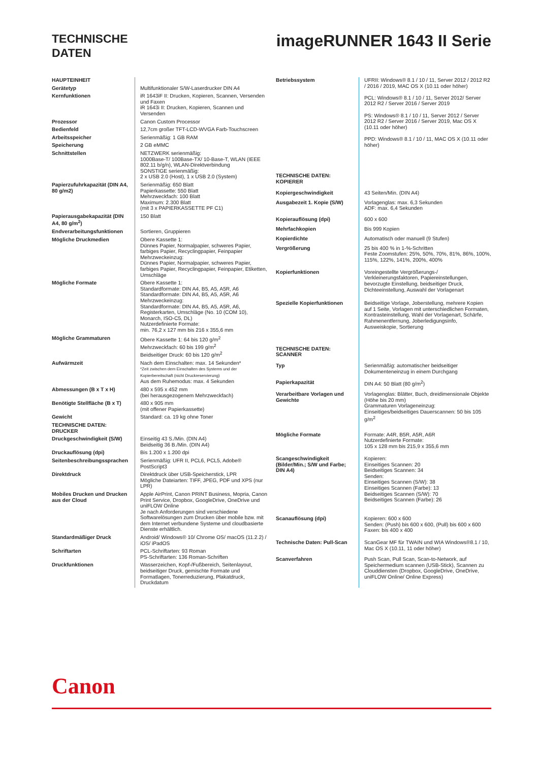TECHNISCHE
DATEN
imageRUNNER 1643 II Serie
| HAUPTEINHEIT | |
| Gerätetyp | Multifunktionaler S/W-Laserdrucker DIN A4 |
| Kernfunktionen | iR 1643iF II: Drucken, Kopieren, Scannen, Versenden und Faxen iR 1643i II: Drucken, Kopieren, Scannen und Versenden |
| Prozessor | Canon Custom Processor |
| Bedienfeld | 12,7cm großer TFT-LCD-WVGA Farb-Touchscreen |
| Arbeitsspeicher | Serienmäßig: 1 GB RAM |
| Speicherung | 2 GB eMMC |
| Schnittstellen | NETZWERK serienmäßig: 1000Base-T/ 100Base-TX/ 10-Base-T, WLAN (IEEE 802.11 b/g/n), WLAN-Direktverbindung SONSTIGE serienmäßig: 2 x USB 2.0 (Host), 1 x USB 2.0 (System) |
| Papierzufuhrkapazität (DIN A4, 80 g/m2) | Serienmäßig: 650 Blatt Papierkassette: 550 Blatt Mehrzweckfach: 100 Blatt Maximum: 2.300 Blatt (mit 3 x PAPIERKASSETTE PF C1) |
| Papierausgabekapazität (DIN A4, 80 g/m<sup>2</sup>) | 150 Blatt |
| Endverarbeitungsfunktionen | Sortieren, Gruppieren |
| Mögliche Druckmedien | Obere Kassette 1: Dünnes Papier, Normalpapier, schweres Papier, farbiges Papier, Recyclingpapier, Feinpapier Mehrzweckeinzug: Dünnes Papier, Normalpapier, schweres Papier, farbiges Papier, Recyclingpapier, Feinpapier, Etiketten, Umschläge |
| Mögliche Formate | Obere Kassette 1: Standardformate: DIN A4, B5, A5, A5R, A6 Standardformate: DIN A4, B5, A5, A5R, A6 Mehrzweckeinzug: Standardformate: DIN A4, B5, A5, A5R, A6, Registerkarten, Umschläge (No. 10 (COM 10), Monarch, ISO-C5, DL) Nutzerdefinierte Formate: min. 76,2 x 127 mm bis 216 x 355,6 mm |
| Mögliche Grammaturen | Obere Kassette 1: 64 bis 120 g/m<sup>2</sup> Mehrzweckfach: 60 bis 199 g/m<sup>2</sup> Beidseitiger Druck: 60 bis 120 g/m<sup>2</sup> |
| Aufwärmzeit | Nach dem Einschalten: max. 14 Sekunden* *Zeit zwischen dem Einschalten des Systems und der Kopierbereitschaft (nicht Druckreservierung) Aus dem Ruhemodus: max. 4 Sekunden |
| Abmessungen (B x T x H) | 480 x 595 x 452 mm (bei herausgezogenem Mehrzweckfach) |
| Benötigte Stellfläche (B x T) | 480 x 905 mm (mit offener Papierkassette) |
| Gewicht | Standard: ca. 19 kg ohne Toner |
| TECHNISCHE DATEN: DRUCKER | |
| Druckgeschwindigkeit (S/W) | Einseitig 43 S./Min. (DIN A4) Beidseitig 36 B./Min. (DIN A4) |
| Druckauflösung (dpi) | Bis 1.200 x 1.200 dpi |
| Seitenbeschreibungssprachen | Serienmäßig: UFR II, PCL6, PCL5, Adobe® PostScript3 |
| Direktdruck | Direktdruck über USB-Speicherstick, LPR Mögliche Dateiarten: TIFF, JPEG, PDF und XPS (nur LPR) |
| Mobiles Drucken und Drucken aus der Cloud | Apple AirPrint, Canon PRINT Business, Mopria, Canon Print Service, Dropbox, GoogleDrive, OneDrive und uniFLOW Online Je nach Anforderungen sind verschiedene Softwarelösungen zum Drucken über mobile bzw. mit dem Internet verbundene Systeme und cloudbasierte Dienste erhältlich. |
| Standardmäßiger Druck | Android/ Windows® 10/ Chrome OS/ macOS (11.2.2) / iOS/ iPadOS |
| Schriftarten | PCL-Schriftarten: 93 Roman PS-Schriftarten: 136 Roman-Schriften |
| Druckfunktionen | Wasserzeichen, Kopf-/Fußbereich, Seitenlayout, beidseitiger Druck, gemischte Formate und Formatlagen, Tonerreduzierung, Plakatdruck, Druckdatum |
| Betriebssystem | UFRII: Windows® 8.1 / 10 / 11, Server 2012 / 2012 R2 / 2016 / 2019, MAC OS X (10.11 oder höher) PCL: Windows® 8.1 / 10 / 11, Server 2012/ Server 2012 R2 / Server 2016 / Server 2019 PS: Windows® 8.1 / 10 / 11, Server 2012 / Server 2012 R2 / Server 2016 / Server 2019, Mac OS X (10.11 oder höher) PPD: Windows® 8.1 / 10 / 11, MAC OS X (10.11 oder höher) |
| TECHNISCHE DATEN: KOPIERER | |
| Kopiergeschwindigkeit | 43 Seiten/Min. (DIN A4) |
| Ausgabezeit 1. Kopie (S/W) | Vorlagenglas: max. 6,3 Sekunden ADF: max. 6,4 Sekunden |
| Kopierauflösung (dpi) | 600 x 600 |
| Mehrfachkopien | Bis 999 Kopien |
| Kopierdichte | Automatisch oder manuell (9 Stufen) |
| Vergrößerung | 25 bis 400 % in 1-%-Schritten Feste Zoomstufen: 25%, 50%, 70%, 81%, 86%, 100%, 115%, 122%, 141%, 200%, 400% |
| Kopierfunktionen | Voreingestellte Vergrößerungs-/ Verkleinerungsfaktoren, Papiereinstellungen, bevorzugte Einstellung, beidseitiger Druck, Dichteeinstellung, Auswahl der Vorlagenart |
| Spezielle Kopierfunktionen | Beidseitige Vorlage, Joberstellung, mehrere Kopien auf 1 Seite, Vorlagen mit unterschiedlichen Formaten, Kontrasteinstellung, Wahl der Vorlagenart, Schärfe, Rahmenentfernung, Joberledigungsinfo, Ausweiskopie, Sortierung |
| TECHNISCHE DATEN: SCANNER | |
| Typ | Serienmäßig: automatischer beidseitiger Dokumenteneinzug in einem Durchgang |
| Papierkapazität | DIN A4: 50 Blatt (80 g/m<sup>2</sup>) |
| Verarbeitbare Vorlagen und Gewichte | Vorlagenglas: Blätter, Buch, dreidimensionale Objekte (Höhe bis 20 mm) Grammaturen Vorlageneinzug: Einseitiges/beidseitiges Dauerscannen: 50 bis 105 g/m<sup>2</sup> |
| Mögliche Formate | Formate: A4R, B5R, A5R, A6R Nutzerdefinierte Formate: 105 x 128 mm bis 215,9 x 355,6 mm |
| Scangeschwindigkeit (Bilder/Min.; S/W und Farbe; DIN A4) | Kopieren: Einseitiges Scannen: 20 Beidseitiges Scannen: 34 Senden: Einseitiges Scannen (S/W): 38 Einseitiges Scannen (Farbe): 13 Beidseitiges Scannen (S/W): 70 Beidseitiges Scannen (Farbe): 26 |
| Scanauflösung (dpi) | Kopieren: 600 x 600 Senden: (Push) bis 600 x 600, (Pull) bis 600 x 600 Faxen: bis 400 x 400 |
| Technische Daten: Pull-Scan | ScanGear MF für TWAIN und WIA Windows®8.1 / 10, Mac OS X (10.11, 11 oder höher) |
| Scanverfahren | Push Scan, Pull Scan, Scan-to-Network, auf Speichermedium scannen (USB-Stick), Scannen zu Clouddiensten (Dropbox, GoogleDrive, OneDrive, uniFLOW Online/ Online Express) |
Canon